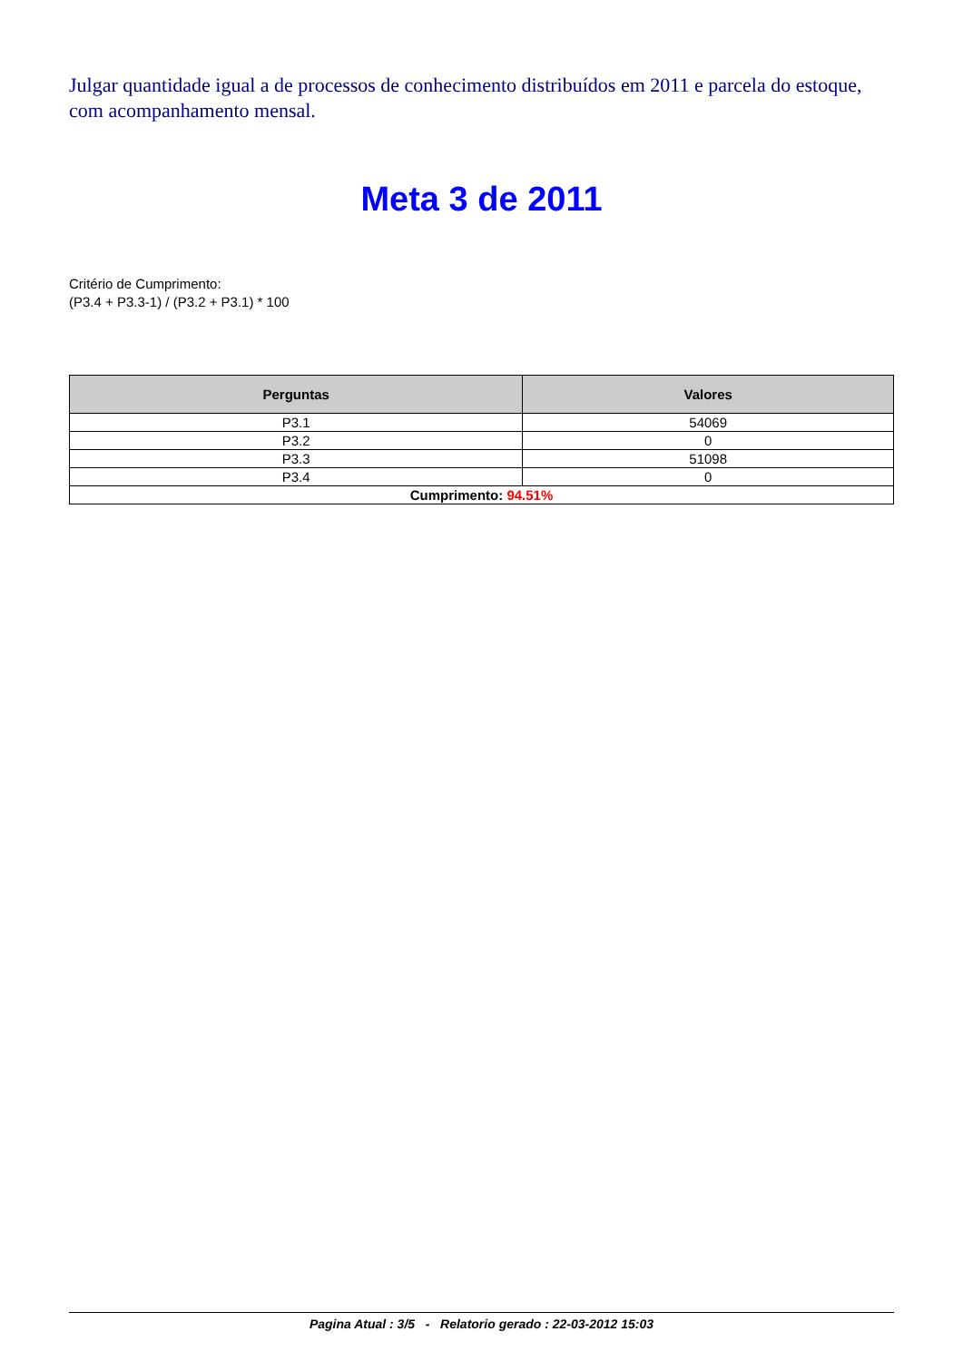Julgar quantidade igual a de processos de conhecimento distribuídos em 2011 e parcela do estoque, com acompanhamento mensal.
Meta 3 de 2011
Critério de Cumprimento:
(P3.4 + P3.3-1) / (P3.2 + P3.1) * 100
| Perguntas | Valores |
| --- | --- |
| P3.1 | 54069 |
| P3.2 | 0 |
| P3.3 | 51098 |
| P3.4 | 0 |
| Cumprimento: 94.51% | |
Pagina Atual : 3/5 - Relatorio gerado : 22-03-2012 15:03